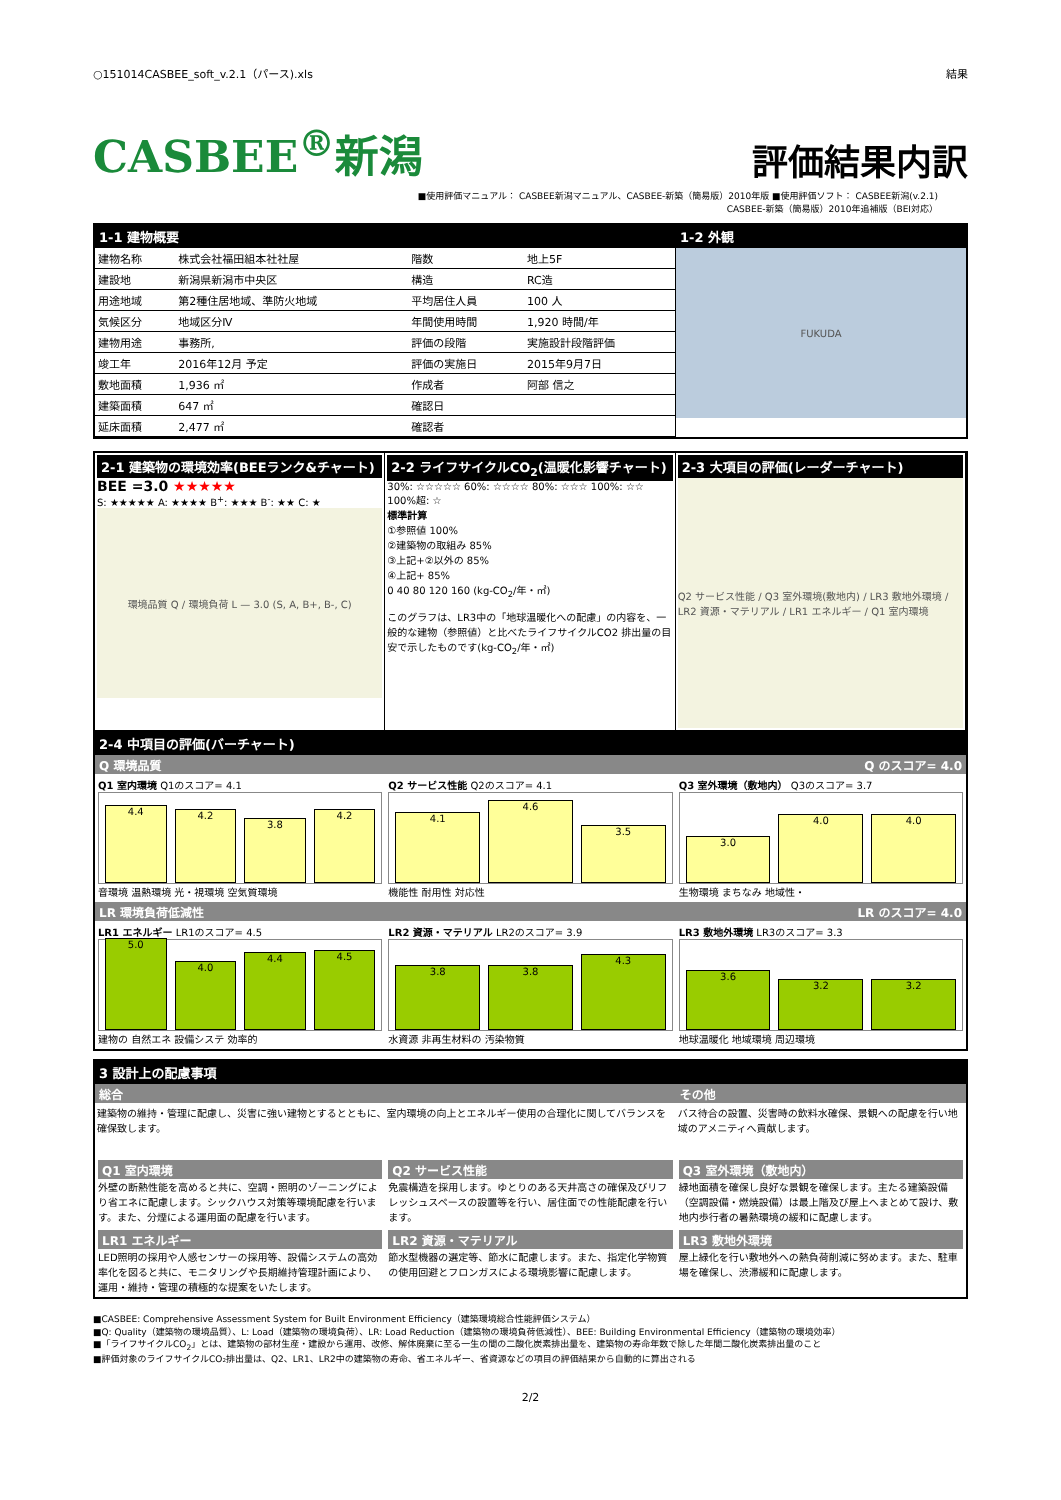○151014CASBEE_soft_v.2.1（パース).xls 結果
CASBEE<sup>®</sup>新潟
評価結果内訳
■使用評価マニュアル： CASBEE新潟マニュアル、CASBEE-新築（簡易版）2010年版 ■使用評価ソフト： CASBEE新潟(v.2.1)
CASBEE-新築（簡易版）2010年追補版（BEI対応）
1-1 建物概要
| 建物名称 | 株式会社福田組本社社屋 | 階数 | 地上5F |
| 建設地 | 新潟県新潟市中央区 | 構造 | RC造 |
| 用途地域 | 第2種住居地域、準防火地域 | 平均居住人員 | 100 人 |
| 気候区分 | 地域区分Ⅳ | 年間使用時間 | 1,920 時間/年 |
| 建物用途 | 事務所, | 評価の段階 | 実施設計段階評価 |
| 竣工年 | 2016年12月 予定 | 評価の実施日 | 2015年9月7日 |
| 敷地面積 | 1,936 ㎡ | 作成者 | 阿部 信之 |
| 建築面積 | 647 ㎡ | 確認日 | |
| 延床面積 | 2,477 ㎡ | 確認者 | |
1-2 外観
FUKUDA
2-1 建築物の環境効率(BEEランク&チャート)
BEE =3.0 ★★★★★
S: ★★★★★ A: ★★★★ B<sup>+</sup>: ★★★ B<sup>-</sup>: ★★ C: ★
環境品質 Q / 環境負荷 L — 3.0 (S, A, B+, B-, C)
2-2 ライフサイクルCO<sub>2</sub>(温暖化影響チャート)
30%: ☆☆☆☆☆ 60%: ☆☆☆☆ 80%: ☆☆☆ 100%: ☆☆ 100%超: ☆
標準計算
①参照値 100%
②建築物の取組み 85%
③上記+②以外の 85%
④上記+ 85%
0 40 80 120 160 (kg-CO<sub>2</sub>/年・㎡)
このグラフは、LR3中の「地球温暖化への配慮」の内容を、一般的な建物（参照値）と比べたライフサイクルCO2 排出量の目安で示したものです(kg-CO<sub>2</sub>/年・㎡)
2-3 大項目の評価(レーダーチャート)
Q2 サービス性能 / Q3 室外環境(敷地内) / LR3 敷地外環境 / LR2 資源・マテリアル / LR1 エネルギー / Q1 室内環境
2-4 中項目の評価(バーチャート)
Q 環境品質 Q のスコア= 4.0
Q1 室内環境 Q1のスコア= 4.1
4.4
4.2
3.8
4.2
音環境 温熱環境 光・視環境 空気質環境
Q2 サービス性能 Q2のスコア= 4.1
4.1
4.6
3.5
機能性 耐用性 対応性
Q3 室外環境（敷地内） Q3のスコア= 3.7
3.0
4.0
4.0
生物環境 まちなみ 地域性・
LR 環境負荷低減性 LR のスコア= 4.0
LR1 エネルギー LR1のスコア= 4.5
5.0
4.0
4.4
4.5
建物の 自然エネ 設備システ 効率的
LR2 資源・マテリアル LR2のスコア= 3.9
3.8
3.8
4.3
水資源 非再生材料の 汚染物質
LR3 敷地外環境 LR3のスコア= 3.3
3.6
3.2
3.2
地球温暖化 地域環境 周辺環境
3 設計上の配慮事項
総合
建築物の維持・管理に配慮し、災害に強い建物とするとともに、室内環境の向上とエネルギー使用の合理化に関してバランスを確保致します。
その他
バス待合の設置、災害時の飲料水確保、景観への配慮を行い地域のアメニティへ貢献します。
Q1 室内環境
外壁の断熱性能を高めると共に、空調・照明のゾーニングにより省エネに配慮します。シックハウス対策等環境配慮を行います。また、分煙による運用面の配慮を行います。
Q2 サービス性能
免震構造を採用します。ゆとりのある天井高さの確保及びリフレッシュスペースの設置等を行い、居住面での性能配慮を行います。
Q3 室外環境（敷地内）
緑地面積を確保し良好な景観を確保します。主たる建築設備（空調設備・燃焼設備）は最上階及び屋上へまとめて設け、敷地内歩行者の暑熱環境の緩和に配慮します。
LR1 エネルギー
LED照明の採用や人感センサーの採用等、設備システムの高効率化を図ると共に、モニタリングや長期維持管理計画により、運用・維持・管理の積極的な提案をいたします。
LR2 資源・マテリアル
節水型機器の選定等、節水に配慮します。また、指定化学物質の使用回避とフロンガスによる環境影響に配慮します。
LR3 敷地外環境
屋上緑化を行い敷地外への熱負荷削減に努めます。また、駐車場を確保し、渋滞緩和に配慮します。
■CASBEE: Comprehensive Assessment System for Built Environment Efficiency（建築環境総合性能評価システム）
■Q: Quality（建築物の環境品質）、L: Load（建築物の環境負荷）、LR: Load Reduction（建築物の環境負荷低減性）、BEE: Building Environmental Efficiency（建築物の環境効率）
■「ライフサイクルCO<sub>2</sub>」とは、建築物の部材生産・建設から運用、改修、解体廃棄に至る一生の間の二酸化炭素排出量を、建築物の寿命年数で除した年間二酸化炭素排出量のこと
■評価対象のライフサイクルCO₂排出量は、Q2、LR1、LR2中の建築物の寿命、省エネルギー、省資源などの項目の評価結果から自動的に算出される
2/2